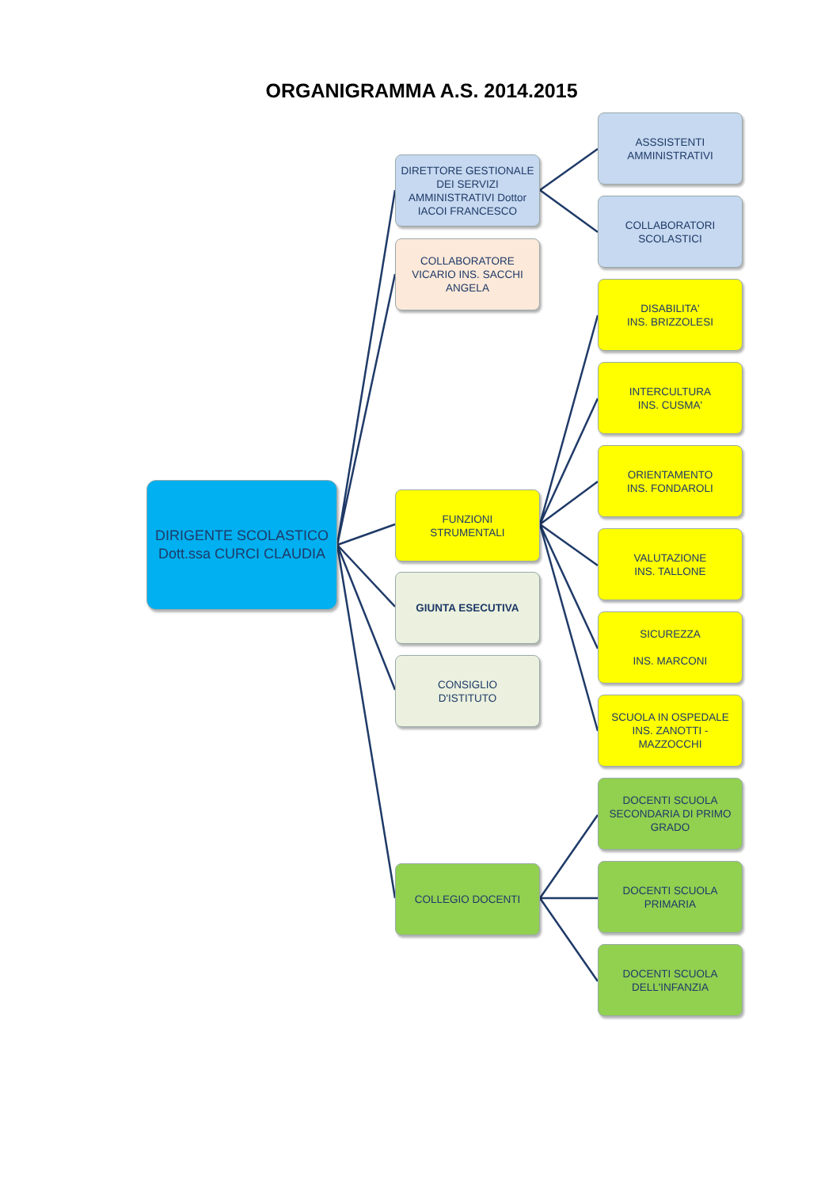ORGANIGRAMMA A.S. 2014.2015
DIRIGENTE SCOLASTICO
Dott.ssa CURCI CLAUDIA
DIRETTORE GESTIONALE DEI SERVIZI AMMINISTRATIVI Dottor IACOI FRANCESCO
COLLABORATORE VICARIO INS. SACCHI ANGELA
FUNZIONI
STRUMENTALI
GIUNTA ESECUTIVA
CONSIGLIO
D'ISTITUTO
COLLEGIO DOCENTI
ASSSISTENTI
AMMINISTRATIVI
COLLABORATORI
SCOLASTICI
DISABILITA'
INS. BRIZZOLESI
INTERCULTURA
INS. CUSMA'
ORIENTAMENTO
INS. FONDAROLI
VALUTAZIONE
INS. TALLONE
SICUREZZA
INS. MARCONI
SCUOLA IN OSPEDALE INS. ZANOTTI - MAZZOCCHI
DOCENTI SCUOLA SECONDARIA DI PRIMO GRADO
DOCENTI SCUOLA
PRIMARIA
DOCENTI SCUOLA
DELL'INFANZIA